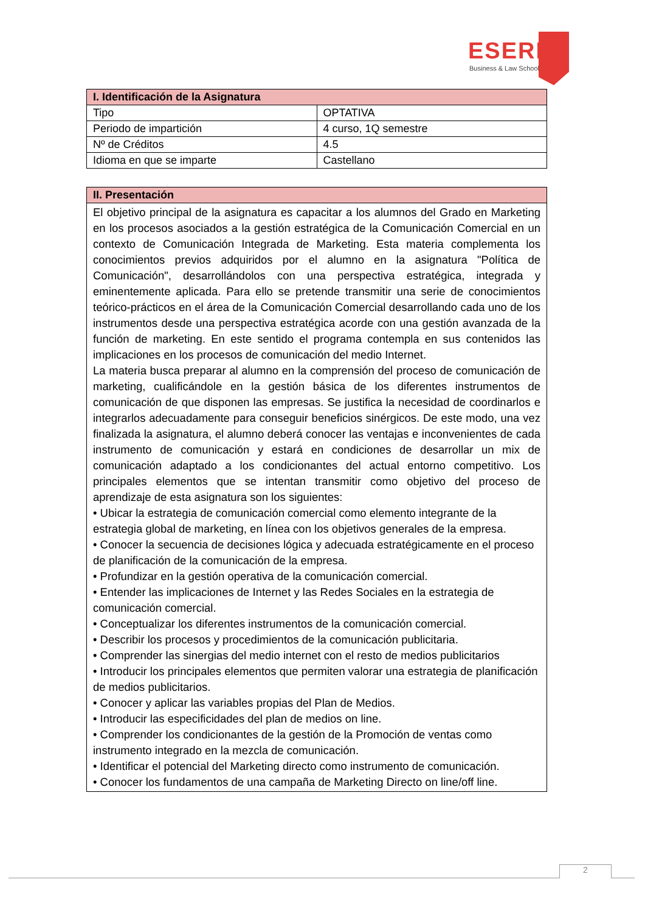ESERP
Business & Law School
| I. Identificación de la Asignatura | |
| --- | --- |
| Tipo | OPTATIVA |
| Periodo de impartición | 4 curso, 1Q semestre |
| Nº de Créditos | 4.5 |
| Idioma en que se imparte | Castellano |
| II. Presentación |
| --- |
| El objetivo principal de la asignatura es capacitar a los alumnos del Grado en Marketing en los procesos asociados a la gestión estratégica de la Comunicación Comercial en un contexto de Comunicación Integrada de Marketing. Esta materia complementa los conocimientos previos adquiridos por el alumno en la asignatura "Política de Comunicación", desarrollándolos con una perspectiva estratégica, integrada y eminentemente aplicada. Para ello se pretende transmitir una serie de conocimientos teórico-prácticos en el área de la Comunicación Comercial desarrollando cada uno de los instrumentos desde una perspectiva estratégica acorde con una gestión avanzada de la función de marketing. En este sentido el programa contempla en sus contenidos las implicaciones en los procesos de comunicación del medio Internet. La materia busca preparar al alumno en la comprensión del proceso de comunicación de marketing, cualificándole en la gestión básica de los diferentes instrumentos de comunicación de que disponen las empresas. Se justifica la necesidad de coordinarlos e integrarlos adecuadamente para conseguir beneficios sinérgicos. De este modo, una vez finalizada la asignatura, el alumno deberá conocer las ventajas e inconvenientes de cada instrumento de comunicación y estará en condiciones de desarrollar un mix de comunicación adaptado a los condicionantes del actual entorno competitivo. Los principales elementos que se intentan transmitir como objetivo del proceso de aprendizaje de esta asignatura son los siguientes: • Ubicar la estrategia de comunicación comercial como elemento integrante de la estrategia global de marketing, en línea con los objetivos generales de la empresa. • Conocer la secuencia de decisiones lógica y adecuada estratégicamente en el proceso de planificación de la comunicación de la empresa. • Profundizar en la gestión operativa de la comunicación comercial. • Entender las implicaciones de Internet y las Redes Sociales en la estrategia de comunicación comercial. • Conceptualizar los diferentes instrumentos de la comunicación comercial. • Describir los procesos y procedimientos de la comunicación publicitaria. • Comprender las sinergias del medio internet con el resto de medios publicitarios • Introducir los principales elementos que permiten valorar una estrategia de planificación de medios publicitarios. • Conocer y aplicar las variables propias del Plan de Medios. • Introducir las especificidades del plan de medios on line. • Comprender los condicionantes de la gestión de la Promoción de ventas como instrumento integrado en la mezcla de comunicación. • Identificar el potencial del Marketing directo como instrumento de comunicación. • Conocer los fundamentos de una campaña de Marketing Directo on line/off line. |
2